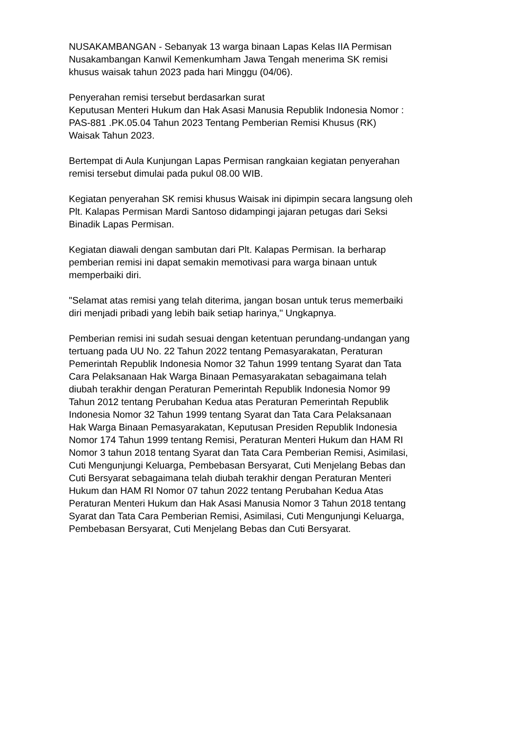NUSAKAMBANGAN - Sebanyak 13 warga binaan Lapas Kelas IIA Permisan
Nusakambangan Kanwil Kemenkumham Jawa Tengah menerima SK remisi
khusus waisak tahun 2023 pada hari Minggu (04/06).
Penyerahan remisi tersebut berdasarkan surat
Keputusan Menteri Hukum dan Hak Asasi Manusia Republik Indonesia Nomor :
PAS-881 .PK.05.04 Tahun 2023 Tentang Pemberian Remisi Khusus (RK)
Waisak Tahun 2023.
Bertempat di Aula Kunjungan Lapas Permisan rangkaian kegiatan penyerahan
remisi tersebut dimulai pada pukul 08.00 WIB.
Kegiatan penyerahan SK remisi khusus Waisak ini dipimpin secara langsung oleh
Plt. Kalapas Permisan Mardi Santoso didampingi jajaran petugas dari Seksi
Binadik Lapas Permisan.
Kegiatan diawali dengan sambutan dari Plt. Kalapas Permisan. Ia berharap
pemberian remisi ini dapat semakin memotivasi para warga binaan untuk
memperbaiki diri.
"Selamat atas remisi yang telah diterima, jangan bosan untuk terus memerbaiki
diri menjadi pribadi yang lebih baik setiap harinya," Ungkapnya.
Pemberian remisi ini sudah sesuai dengan ketentuan perundang-undangan yang
tertuang pada UU No. 22 Tahun 2022 tentang Pemasyarakatan, Peraturan
Pemerintah Republik Indonesia Nomor 32 Tahun 1999 tentang Syarat dan Tata
Cara Pelaksanaan Hak Warga Binaan Pemasyarakatan sebagaimana telah
diubah terakhir dengan Peraturan Pemerintah Republik Indonesia Nomor 99
Tahun 2012 tentang Perubahan Kedua atas Peraturan Pemerintah Republik
Indonesia Nomor 32 Tahun 1999 tentang Syarat dan Tata Cara Pelaksanaan
Hak Warga Binaan Pemasyarakatan, Keputusan Presiden Republik Indonesia
Nomor 174 Tahun 1999 tentang Remisi, Peraturan Menteri Hukum dan HAM RI
Nomor 3 tahun 2018 tentang Syarat dan Tata Cara Pemberian Remisi, Asimilasi,
Cuti Mengunjungi Keluarga, Pembebasan Bersyarat, Cuti Menjelang Bebas dan
Cuti Bersyarat sebagaimana telah diubah terakhir dengan Peraturan Menteri
Hukum dan HAM RI Nomor 07 tahun 2022 tentang Perubahan Kedua Atas
Peraturan Menteri Hukum dan Hak Asasi Manusia Nomor 3 Tahun 2018 tentang
Syarat dan Tata Cara Pemberian Remisi, Asimilasi, Cuti Mengunjungi Keluarga,
Pembebasan Bersyarat, Cuti Menjelang Bebas dan Cuti Bersyarat.